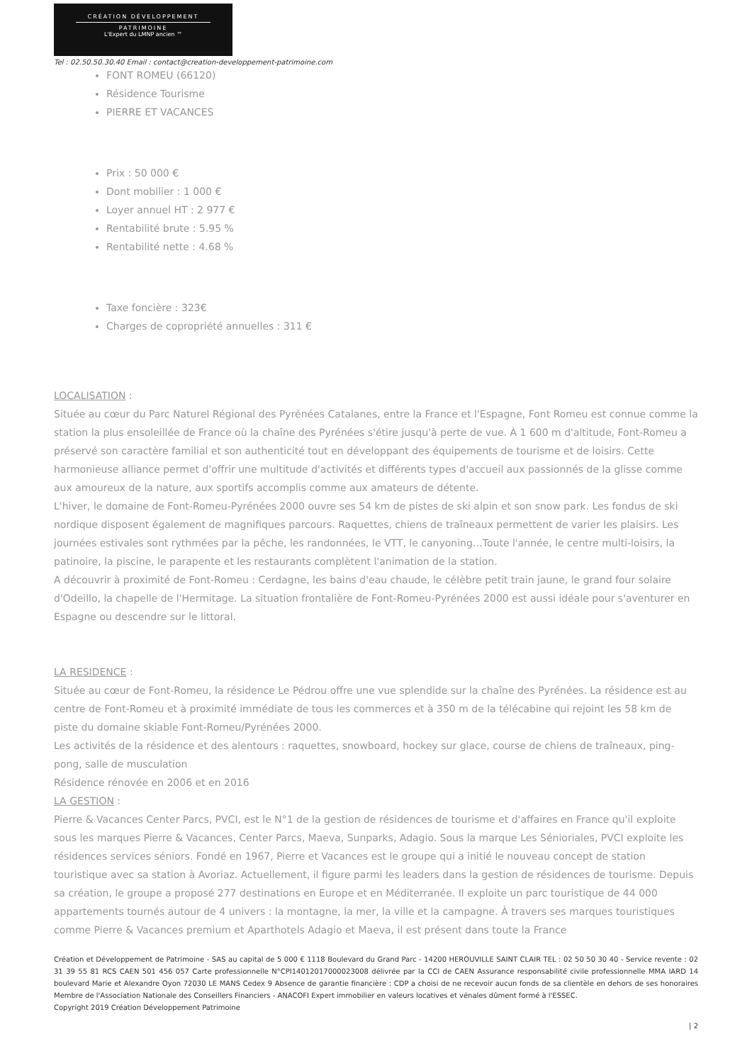CRÉATION DÉVELOPPEMENT
PATRIMOINE
L'Expert du LMNP ancien ™
Tel : 02.50.50.30.40 Email : contact@creation-developpement-patrimoine.com
FONT ROMEU (66120)
Résidence Tourisme
PIERRE ET VACANCES
Prix : 50 000 €
Dont mobilier : 1 000 €
Loyer annuel HT : 2 977 €
Rentabilité brute : 5.95 %
Rentabilité nette : 4.68 %
Taxe foncière : 323€
Charges de copropriété annuelles : 311 €
LOCALISATION :
Située au cœur du Parc Naturel Régional des Pyrénées Catalanes, entre la France et l'Espagne, Font Romeu est connue comme la station la plus ensoleillée de France où la chaîne des Pyrénées s'étire jusqu'à perte de vue. À 1 600 m d'altitude, Font-Romeu a préservé son caractère familial et son authenticité tout en développant des équipements de tourisme et de loisirs. Cette harmonieuse alliance permet d'offrir une multitude d'activités et différents types d'accueil aux passionnés de la glisse comme aux amoureux de la nature, aux sportifs accomplis comme aux amateurs de détente.
L'hiver, le domaine de Font-Romeu-Pyrénées 2000 ouvre ses 54 km de pistes de ski alpin et son snow park. Les fondus de ski nordique disposent également de magnifiques parcours. Raquettes, chiens de traîneaux permettent de varier les plaisirs. Les journées estivales sont rythmées par la pêche, les randonnées, le VTT, le canyoning…Toute l'année, le centre multi-loisirs, la patinoire, la piscine, le parapente et les restaurants complètent l'animation de la station.
A découvrir à proximité de Font-Romeu : Cerdagne, les bains d'eau chaude, le célèbre petit train jaune, le grand four solaire d'Odeillo, la chapelle de l'Hermitage. La situation frontalière de Font-Romeu-Pyrénées 2000 est aussi idéale pour s'aventurer en Espagne ou descendre sur le littoral.
LA RESIDENCE :
Située au cœur de Font-Romeu, la résidence Le Pédrou offre une vue splendide sur la chaîne des Pyrénées. La résidence est au centre de Font-Romeu et à proximité immédiate de tous les commerces et à 350 m de la télécabine qui rejoint les 58 km de piste du domaine skiable Font-Romeu/Pyrénées 2000.
Les activités de la résidence et des alentours : raquettes, snowboard, hockey sur glace, course de chiens de traîneaux, ping-pong, salle de musculation
Résidence rénovée en 2006 et en 2016
LA GESTION :
Pierre & Vacances Center Parcs, PVCI, est le N°1 de la gestion de résidences de tourisme et d'affaires en France qu'il exploite sous les marques Pierre & Vacances, Center Parcs, Maeva, Sunparks, Adagio. Sous la marque Les Sénioriales, PVCI exploite les résidences services séniors. Fondé en 1967, Pierre et Vacances est le groupe qui a initié le nouveau concept de station touristique avec sa station à Avoriaz. Actuellement, il figure parmi les leaders dans la gestion de résidences de tourisme. Depuis sa création, le groupe a proposé 277 destinations en Europe et en Méditerranée. Il exploite un parc touristique de 44 000 appartements tournés autour de 4 univers : la montagne, la mer, la ville et la campagne. À travers ses marques touristiques comme Pierre & Vacances premium et Aparthotels Adagio et Maeva, il est présent dans toute la France
Création et Développement de Patrimoine - SAS au capital de 5 000 € 1118 Boulevard du Grand Parc - 14200 HEROUVILLE SAINT CLAIR TEL : 02 50 50 30 40 - Service revente : 02 31 39 55 81 RCS CAEN 501 456 057 Carte professionnelle N°CPI14012017000023008 délivrée par la CCI de CAEN Assurance responsabilité civile professionnelle MMA IARD 14 boulevard Marie et Alexandre Oyon 72030 LE MANS Cedex 9 Absence de garantie financière : CDP a choisi de ne recevoir aucun fonds de sa clientèle en dehors de ses honoraires Membre de l'Association Nationale des Conseillers Financiers - ANACOFI Expert immobilier en valeurs locatives et vénales dûment formé à l'ESSEC.
Copyright 2019 Création Développement Patrimoine
| 2